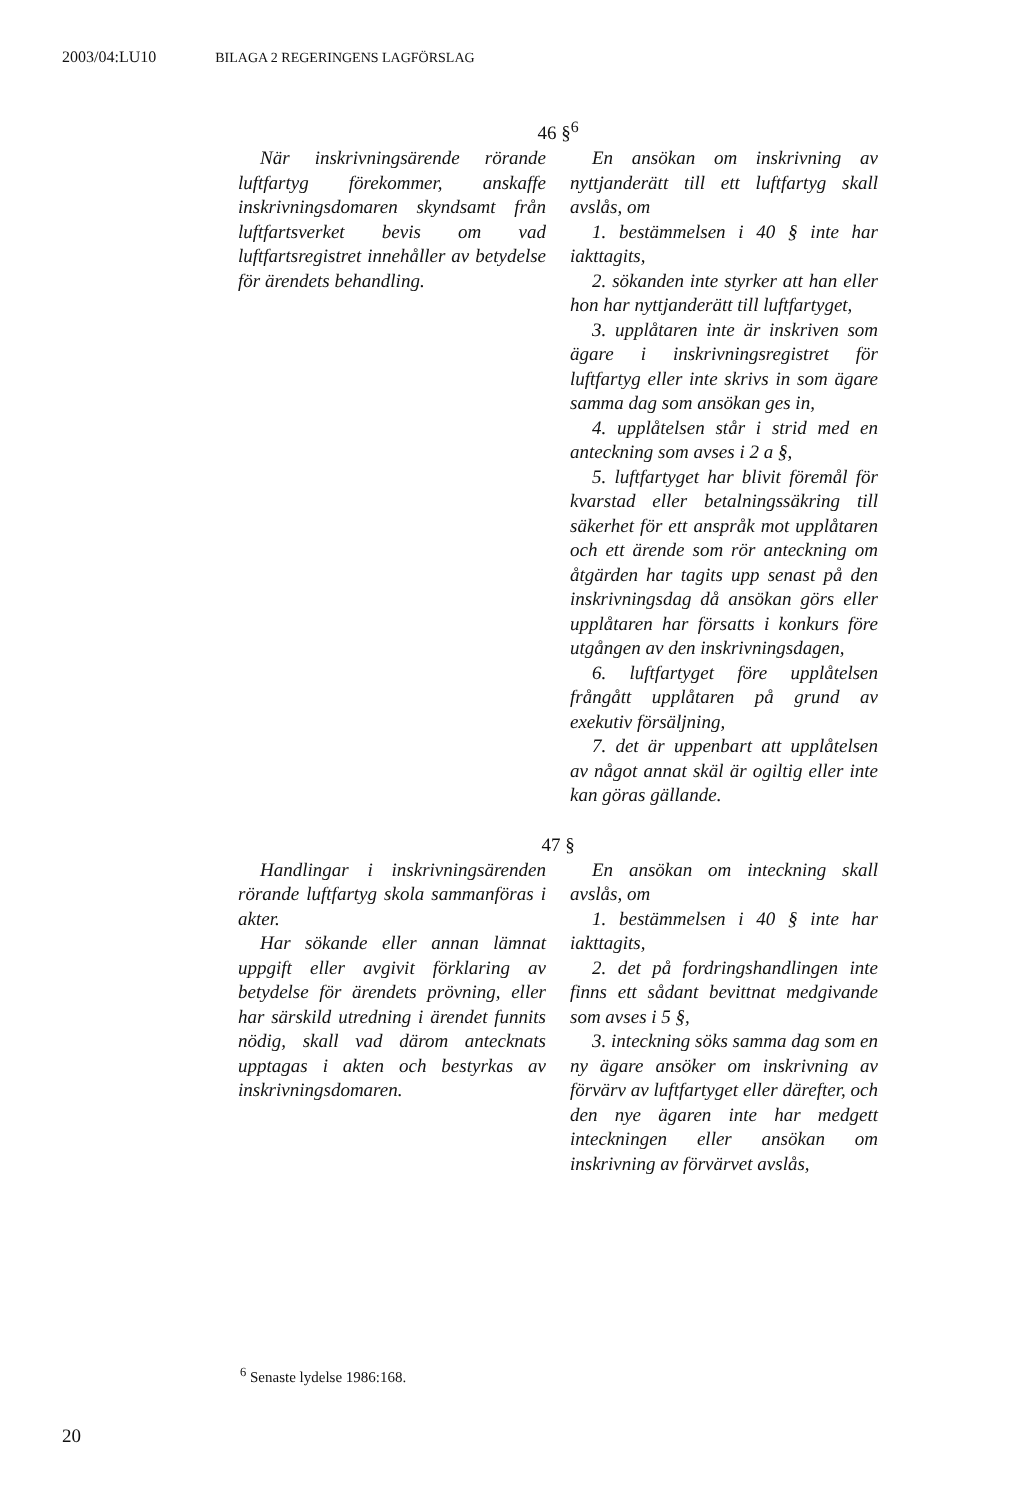2003/04:LU10 BILAGA 2 REGERINGENS LAGFÖRSLAG
46 §<sup>6</sup>
När inskrivningsärende rörande luftfartyg förekommer, anskaffe inskrivningsdomaren skyndsamt från luftfartsverket bevis om vad luftfartsregistret innehåller av betydelse för ärendets behandling.
En ansökan om inskrivning av nyttjanderätt till ett luftfartyg skall avslås, om
1. bestämmelsen i 40 § inte har iakttagits,
2. sökanden inte styrker att han eller hon har nyttjanderätt till luftfartyget,
3. upplåtaren inte är inskriven som ägare i inskrivningsregistret för luftfartyg eller inte skrivs in som ägare samma dag som ansökan ges in,
4. upplåtelsen står i strid med en anteckning som avses i 2 a §,
5. luftfartyget har blivit föremål för kvarstad eller betalningssäkring till säkerhet för ett anspråk mot upplåtaren och ett ärende som rör anteckning om åtgärden har tagits upp senast på den inskrivningsdag då ansökan görs eller upplåtaren har försatts i konkurs före utgången av den inskrivningsdagen,
6. luftfartyget före upplåtelsen frångått upplåtaren på grund av exekutiv försäljning,
7. det är uppenbart att upplåtelsen av något annat skäl är ogiltig eller inte kan göras gällande.
47 §
Handlingar i inskrivningsärenden rörande luftfartyg skola sammanföras i akter.
Har sökande eller annan lämnat uppgift eller avgivit förklaring av betydelse för ärendets prövning, eller har särskild utredning i ärendet funnits nödig, skall vad därom antecknats upptagas i akten och bestyrkas av inskrivningsdomaren.
En ansökan om inteckning skall avslås, om
1. bestämmelsen i 40 § inte har iakttagits,
2. det på fordringshandlingen inte finns ett sådant bevittnat medgivande som avses i 5 §,
3. inteckning söks samma dag som en ny ägare ansöker om inskrivning av förvärv av luftfartyget eller därefter, och den nye ägaren inte har medgett inteckningen eller ansökan om inskrivning av förvärvet avslås,
<sup>6</sup> Senaste lydelse 1986:168.
20